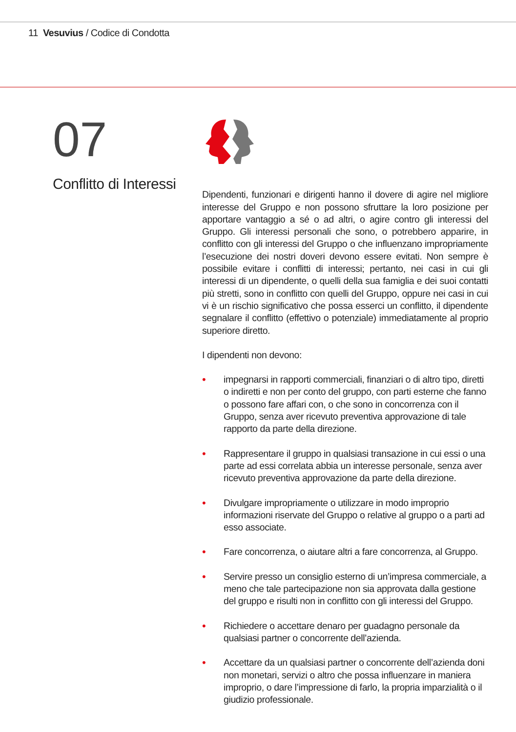11 Vesuvius / Codice di Condotta
07
Conflitto di Interessi
Dipendenti, funzionari e dirigenti hanno il dovere di agire nel migliore interesse del Gruppo e non possono sfruttare la loro posizione per apportare vantaggio a sé o ad altri, o agire contro gli interessi del Gruppo. Gli interessi personali che sono, o potrebbero apparire, in conflitto con gli interessi del Gruppo o che influenzano impropriamente l’esecuzione dei nostri doveri devono essere evitati. Non sempre è possibile evitare i conflitti di interessi; pertanto, nei casi in cui gli interessi di un dipendente, o quelli della sua famiglia e dei suoi contatti più stretti, sono in conflitto con quelli del Gruppo, oppure nei casi in cui vi è un rischio significativo che possa esserci un conflitto, il dipendente segnalare il conflitto (effettivo o potenziale) immediatamente al proprio superiore diretto.
I dipendenti non devono:
• impegnarsi in rapporti commerciali, finanziari o di altro tipo, diretti o indiretti e non per conto del gruppo, con parti esterne che fanno o possono fare affari con, o che sono in concorrenza con il Gruppo, senza aver ricevuto preventiva approvazione di tale rapporto da parte della direzione.
• Rappresentare il gruppo in qualsiasi transazione in cui essi o una parte ad essi correlata abbia un interesse personale, senza aver ricevuto preventiva approvazione da parte della direzione.
• Divulgare impropriamente o utilizzare in modo improprio informazioni riservate del Gruppo o relative al gruppo o a parti ad esso associate.
• Fare concorrenza, o aiutare altri a fare concorrenza, al Gruppo.
• Servire presso un consiglio esterno di un’impresa commerciale, a meno che tale partecipazione non sia approvata dalla gestione del gruppo e risulti non in conflitto con gli interessi del Gruppo.
• Richiedere o accettare denaro per guadagno personale da qualsiasi partner o concorrente dell’azienda.
• Accettare da un qualsiasi partner o concorrente dell’azienda doni non monetari, servizi o altro che possa influenzare in maniera improprio, o dare l’impressione di farlo, la propria imparzialità o il giudizio professionale.